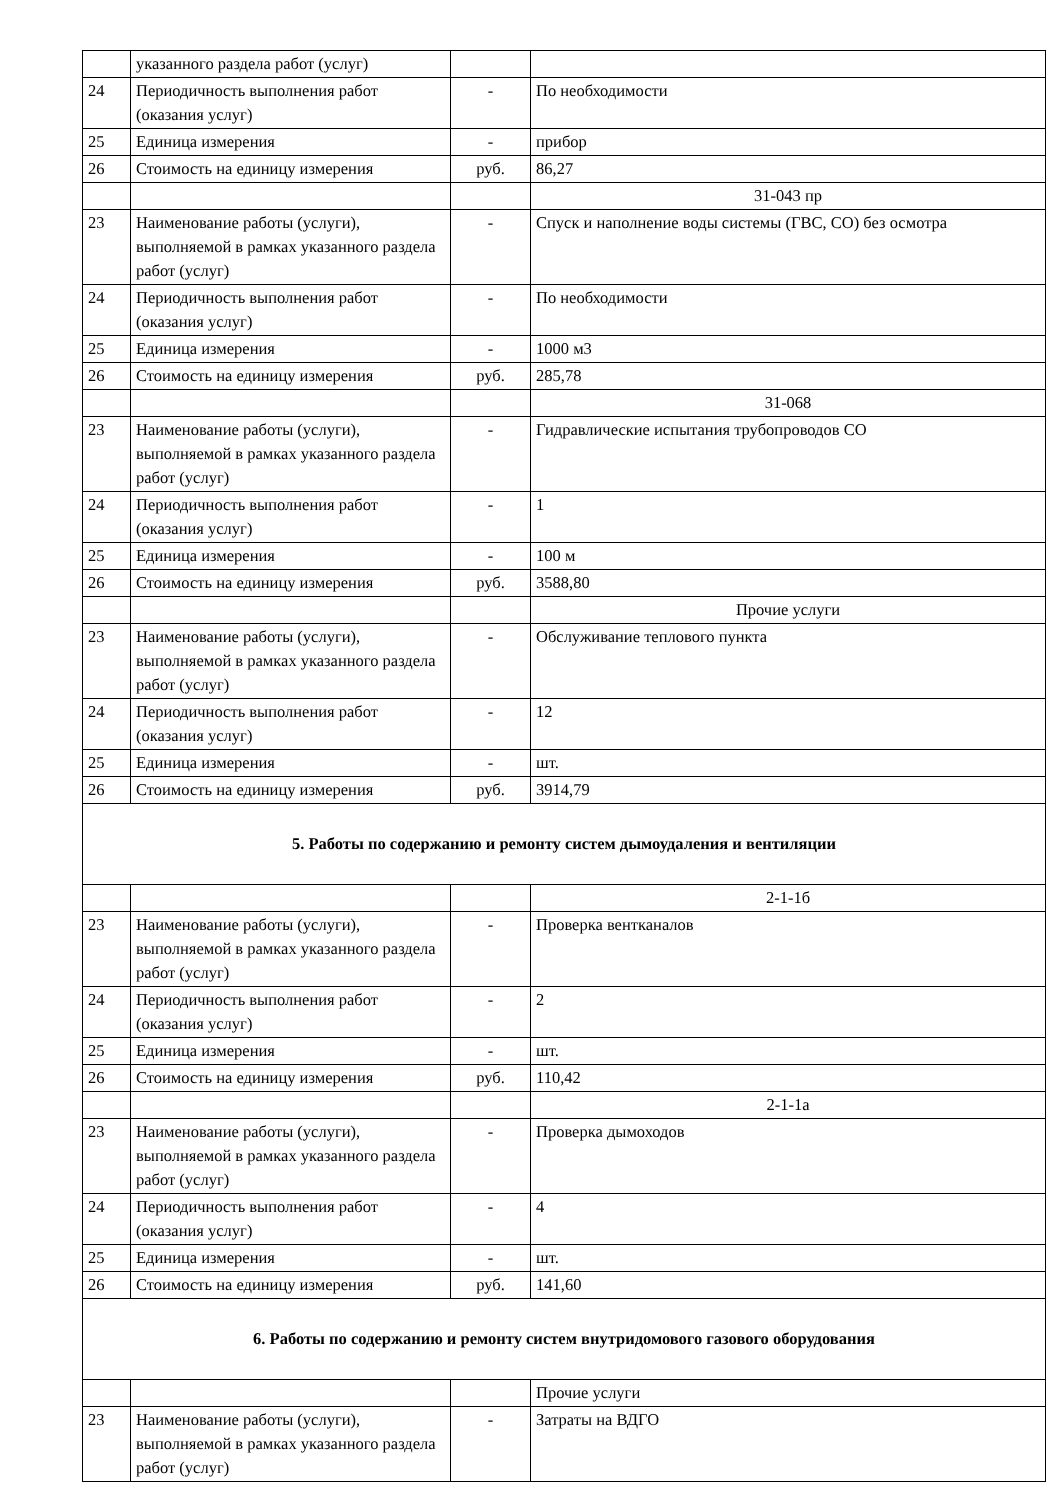| | указанного раздела работ (услуг) | | |
| 24 | Периодичность выполнения работ (оказания услуг) | - | По необходимости |
| 25 | Единица измерения | - | прибор |
| 26 | Стоимость на единицу измерения | руб. | 86,27 |
| | | | 31-043 пр |
| 23 | Наименование работы (услуги), выполняемой в рамках указанного раздела работ (услуг) | - | Спуск и наполнение воды системы (ГВС, СО) без осмотра |
| 24 | Периодичность выполнения работ (оказания услуг) | - | По необходимости |
| 25 | Единица измерения | - | 1000 м3 |
| 26 | Стоимость на единицу измерения | руб. | 285,78 |
| | | | 31-068 |
| 23 | Наименование работы (услуги), выполняемой в рамках указанного раздела работ (услуг) | - | Гидравлические испытания трубопроводов СО |
| 24 | Периодичность выполнения работ (оказания услуг) | - | 1 |
| 25 | Единица измерения | - | 100 м |
| 26 | Стоимость на единицу измерения | руб. | 3588,80 |
| | | | Прочие услуги |
| 23 | Наименование работы (услуги), выполняемой в рамках указанного раздела работ (услуг) | - | Обслуживание теплового пункта |
| 24 | Периодичность выполнения работ (оказания услуг) | - | 12 |
| 25 | Единица измерения | - | шт. |
| 26 | Стоимость на единицу измерения | руб. | 3914,79 |
| 5. Работы по содержанию и ремонту систем дымоудаления и вентиляции | | | |
| | | | 2-1-1б |
| 23 | Наименование работы (услуги), выполняемой в рамках указанного раздела работ (услуг) | - | Проверка вентканалов |
| 24 | Периодичность выполнения работ (оказания услуг) | - | 2 |
| 25 | Единица измерения | - | шт. |
| 26 | Стоимость на единицу измерения | руб. | 110,42 |
| | | | 2-1-1а |
| 23 | Наименование работы (услуги), выполняемой в рамках указанного раздела работ (услуг) | - | Проверка дымоходов |
| 24 | Периодичность выполнения работ (оказания услуг) | - | 4 |
| 25 | Единица измерения | - | шт. |
| 26 | Стоимость на единицу измерения | руб. | 141,60 |
| 6. Работы по содержанию и ремонту систем внутридомового газового оборудования | | | |
| | | | Прочие услуги |
| 23 | Наименование работы (услуги), выполняемой в рамках указанного раздела работ (услуг) | - | Затраты на ВДГО |